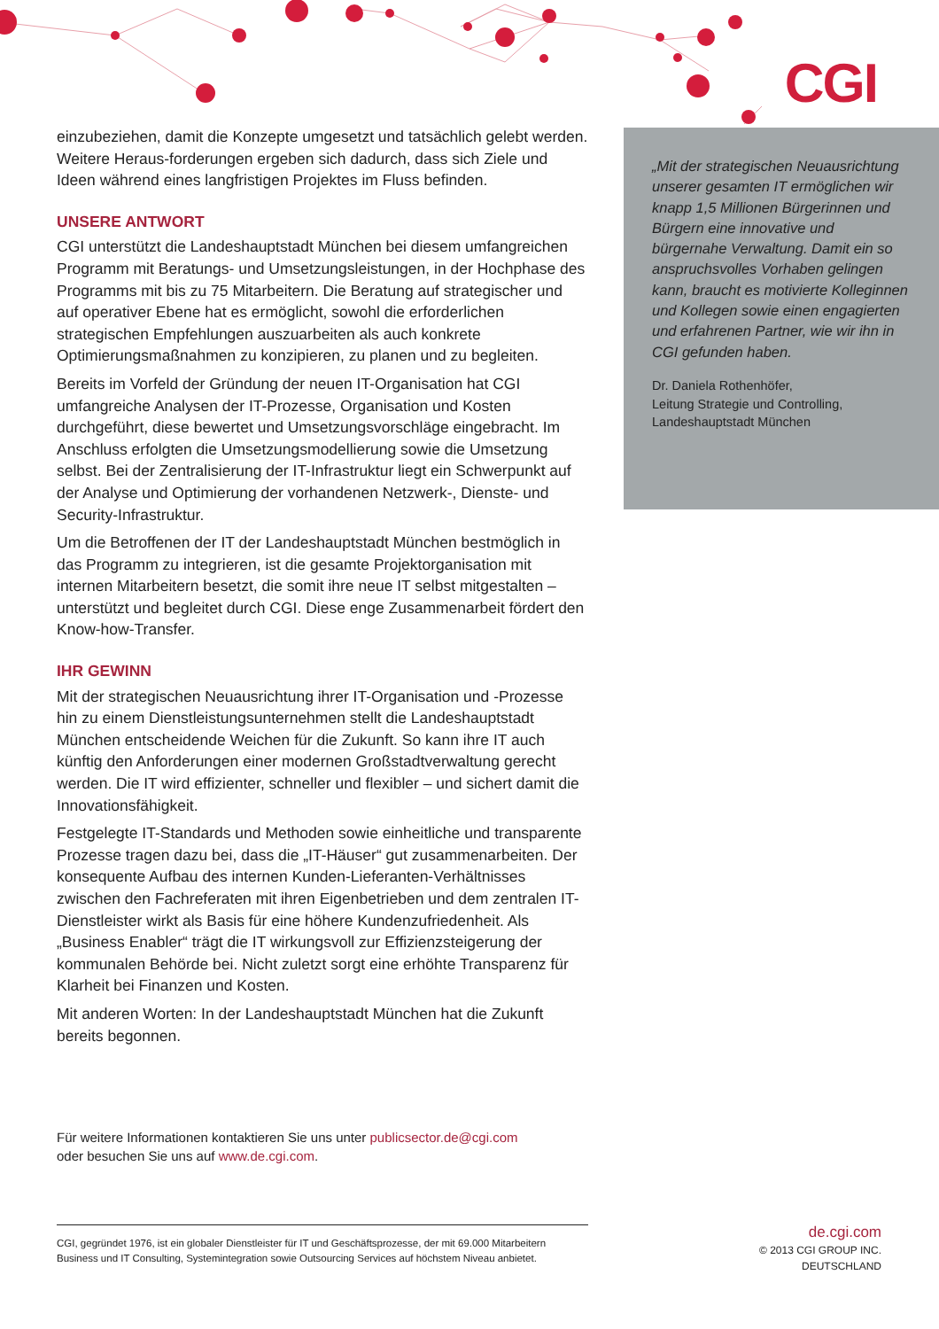CGI
einzubeziehen, damit die Konzepte umgesetzt und tatsächlich gelebt werden. Weitere Heraus-forderungen ergeben sich dadurch, dass sich Ziele und Ideen während eines langfristigen Projektes im Fluss befinden.
UNSERE ANTWORT
CGI unterstützt die Landeshauptstadt München bei diesem umfangreichen Programm mit Beratungs- und Umsetzungsleistungen, in der Hochphase des Programms mit bis zu 75 Mitarbeitern. Die Beratung auf strategischer und auf operativer Ebene hat es ermöglicht, sowohl die erforderlichen strategischen Empfehlungen auszuarbeiten als auch konkrete Optimierungsmaßnahmen zu konzipieren, zu planen und zu begleiten.
Bereits im Vorfeld der Gründung der neuen IT-Organisation hat CGI umfangreiche Analysen der IT-Prozesse, Organisation und Kosten durchgeführt, diese bewertet und Umsetzungsvorschläge eingebracht. Im Anschluss erfolgten die Umsetzungsmodellierung sowie die Umsetzung selbst. Bei der Zentralisierung der IT-Infrastruktur liegt ein Schwerpunkt auf der Analyse und Optimierung der vorhandenen Netzwerk-, Dienste- und Security-Infrastruktur.
Um die Betroffenen der IT der Landeshauptstadt München bestmöglich in das Programm zu integrieren, ist die gesamte Projektorganisation mit internen Mitarbeitern besetzt, die somit ihre neue IT selbst mitgestalten – unterstützt und begleitet durch CGI. Diese enge Zusammenarbeit fördert den Know-how-Transfer.
IHR GEWINN
Mit der strategischen Neuausrichtung ihrer IT-Organisation und -Prozesse hin zu einem Dienstleistungsunternehmen stellt die Landeshauptstadt München entscheidende Weichen für die Zukunft. So kann ihre IT auch künftig den Anforderungen einer modernen Großstadtverwaltung gerecht werden. Die IT wird effizienter, schneller und flexibler – und sichert damit die Innovationsfähigkeit.
Festgelegte IT-Standards und Methoden sowie einheitliche und transparente Prozesse tragen dazu bei, dass die „IT-Häuser“ gut zusammenarbeiten. Der konsequente Aufbau des internen Kunden-Lieferanten-Verhältnisses zwischen den Fachreferaten mit ihren Eigenbetrieben und dem zentralen IT-Dienstleister wirkt als Basis für eine höhere Kundenzufriedenheit. Als „Business Enabler“ trägt die IT wirkungsvoll zur Effizienzsteigerung der kommunalen Behörde bei. Nicht zuletzt sorgt eine erhöhte Transparenz für Klarheit bei Finanzen und Kosten.
Mit anderen Worten: In der Landeshauptstadt München hat die Zukunft bereits begonnen.
„Mit der strategischen Neuausrichtung unserer gesamten IT ermöglichen wir knapp 1,5 Millionen Bürgerinnen und Bürgern eine innovative und bürgernahe Verwaltung. Damit ein so anspruchsvolles Vorhaben gelingen kann, braucht es motivierte Kolleginnen und Kollegen sowie einen engagierten und erfahrenen Partner, wie wir ihn in CGI gefunden haben.
Dr. Daniela Rothenhöfer,
Leitung Strategie und Controlling,
Landeshauptstadt München
Für weitere Informationen kontaktieren Sie uns unter publicsector.de@cgi.com
oder besuchen Sie uns auf www.de.cgi.com.
CGI, gegründet 1976, ist ein globaler Dienstleister für IT und Geschäftsprozesse, der mit 69.000 Mitarbeitern Business und IT Consulting, Systemintegration sowie Outsourcing Services auf höchstem Niveau anbietet.
de.cgi.com
© 2013 CGI GROUP INC.
DEUTSCHLAND